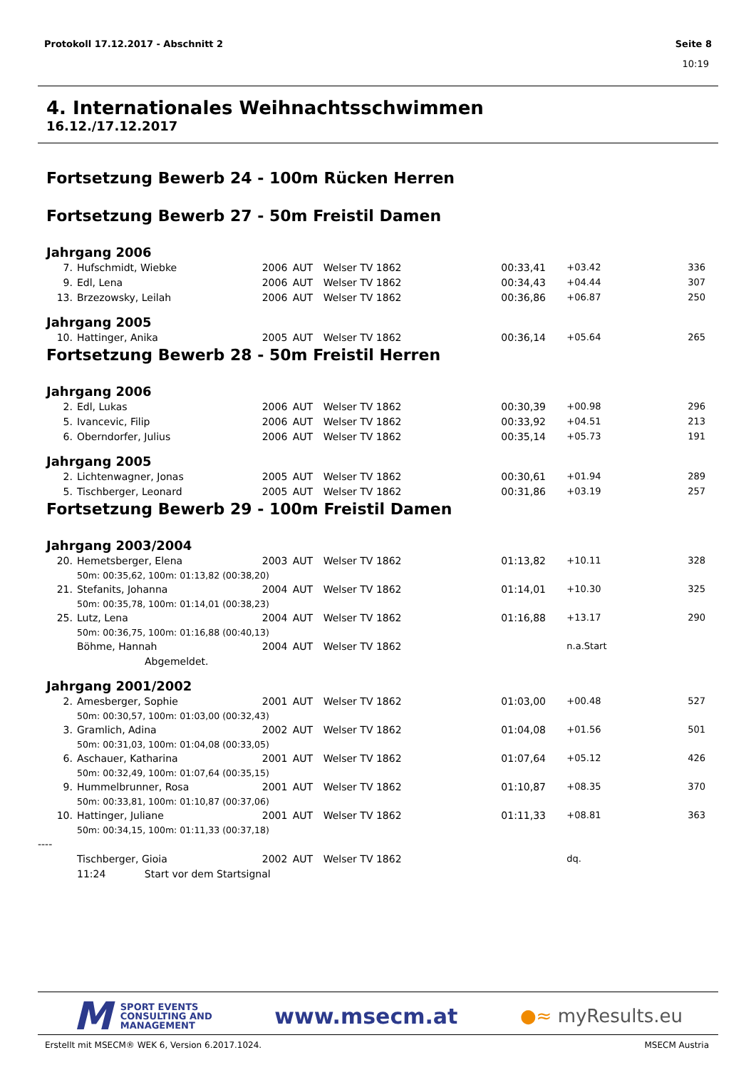Protokoll 17.12.2017 - Abschnitt 2 Seite 8
10:19
4. Internationales Weihnachtsschwimmen
16.12./17.12.2017
Fortsetzung Bewerb 24 - 100m Rücken Herren
Fortsetzung Bewerb 27 - 50m Freistil Damen
Jahrgang 2006
| 7. | Hufschmidt, Wiebke | 2006 | AUT | Welser TV 1862 | 00:33,41 | +03.42 | 336 |
| 9. | Edl, Lena | 2006 | AUT | Welser TV 1862 | 00:34,43 | +04.44 | 307 |
| 13. | Brzezowsky, Leilah | 2006 | AUT | Welser TV 1862 | 00:36,86 | +06.87 | 250 |
Jahrgang 2005
| 10. | Hattinger, Anika | 2005 | AUT | Welser TV 1862 | 00:36,14 | +05.64 | 265 |
Fortsetzung Bewerb 28 - 50m Freistil Herren
Jahrgang 2006
| 2. | Edl, Lukas | 2006 | AUT | Welser TV 1862 | 00:30,39 | +00.98 | 296 |
| 5. | Ivancevic, Filip | 2006 | AUT | Welser TV 1862 | 00:33,92 | +04.51 | 213 |
| 6. | Oberndorfer, Julius | 2006 | AUT | Welser TV 1862 | 00:35,14 | +05.73 | 191 |
Jahrgang 2005
| 2. | Lichtenwagner, Jonas | 2005 | AUT | Welser TV 1862 | 00:30,61 | +01.94 | 289 |
| 5. | Tischberger, Leonard | 2005 | AUT | Welser TV 1862 | 00:31,86 | +03.19 | 257 |
Fortsetzung Bewerb 29 - 100m Freistil Damen
Jahrgang 2003/2004
| 20. | Hemetsberger, Elena | 2003 | AUT | Welser TV 1862 | 01:13,82 | +10.11 | 328 |
| | 50m: 00:35,62, 100m: 01:13,82 (00:38,20) | | | | | | |
| 21. | Stefanits, Johanna | 2004 | AUT | Welser TV 1862 | 01:14,01 | +10.30 | 325 |
| | 50m: 00:35,78, 100m: 01:14,01 (00:38,23) | | | | | | |
| 25. | Lutz, Lena | 2004 | AUT | Welser TV 1862 | 01:16,88 | +13.17 | 290 |
| | 50m: 00:36,75, 100m: 01:16,88 (00:40,13) | | | | | | |
| | Böhme, Hannah | 2004 | AUT | Welser TV 1862 | | n.a.Start | |
| | Abgemeldet. | | | | | | |
Jahrgang 2001/2002
| 2. | Amesberger, Sophie | 2001 | AUT | Welser TV 1862 | 01:03,00 | +00.48 | 527 |
| | 50m: 00:30,57, 100m: 01:03,00 (00:32,43) | | | | | | |
| 3. | Gramlich, Adina | 2002 | AUT | Welser TV 1862 | 01:04,08 | +01.56 | 501 |
| | 50m: 00:31,03, 100m: 01:04,08 (00:33,05) | | | | | | |
| 6. | Aschauer, Katharina | 2001 | AUT | Welser TV 1862 | 01:07,64 | +05.12 | 426 |
| | 50m: 00:32,49, 100m: 01:07,64 (00:35,15) | | | | | | |
| 9. | Hummelbrunner, Rosa | 2001 | AUT | Welser TV 1862 | 01:10,87 | +08.35 | 370 |
| | 50m: 00:33,81, 100m: 01:10,87 (00:37,06) | | | | | | |
| 10. | Hattinger, Juliane | 2001 | AUT | Welser TV 1862 | 01:11,33 | +08.81 | 363 |
| | 50m: 00:34,15, 100m: 01:11,33 (00:37,18) | | | | | | |
| ---- | | | | | | | |
| | Tischberger, Gioia | 2002 | AUT | Welser TV 1862 | | dq. | |
| | 11:24 Start vor dem Startsignal | | | | | | |
M SPORT EVENTS
CONSULTING AND
MANAGEMENT
www.msecm.at
●≈ myResults.eu
Erstellt mit MSECM® WEK 6, Version 6.2017.1024. MSECM Austria